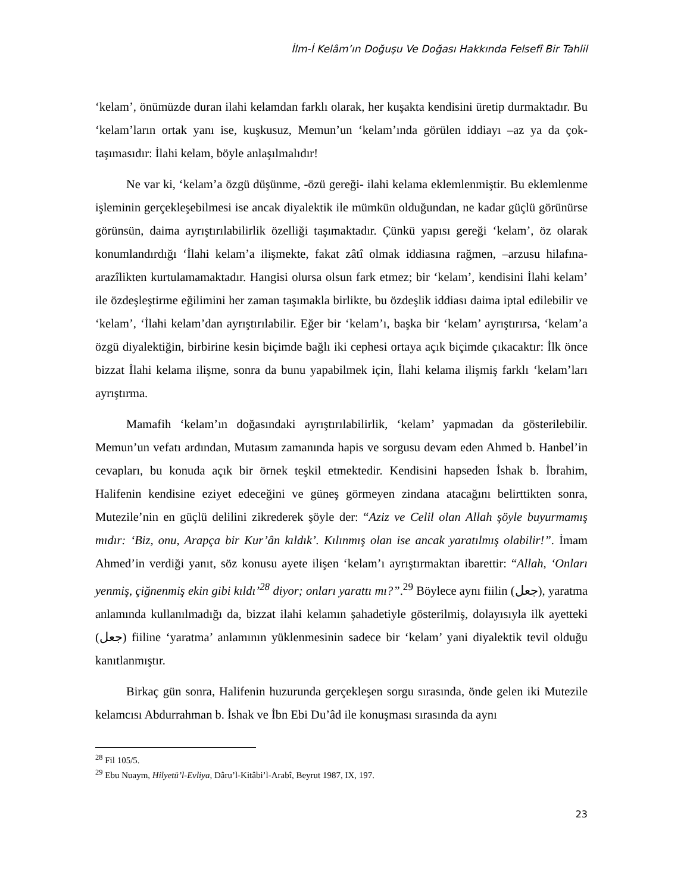İlm-İ Kelâm’ın Doğuşu Ve Doğası Hakkında Felsefî Bir Tahlil
‘kelam’, önümüzde duran ilahi kelamdan farklı olarak, her kuşakta kendisini üretip durmaktadır. Bu ‘kelam’ların ortak yanı ise, kuşkusuz, Memun’un ‘kelam’ında görülen iddiayı –az ya da çok- taşımasıdır: İlahi kelam, böyle anlaşılmalıdır!
Ne var ki, ‘kelam’a özgü düşünme, -özü gereği- ilahi kelama eklemlenmiştir. Bu eklemlenme işleminin gerçekleşebilmesi ise ancak diyalektik ile mümkün olduğundan, ne kadar güçlü görünürse görünsün, daima ayrıştırılabilirlik özelliği taşımaktadır. Çünkü yapısı gereği ‘kelam’, öz olarak konumlandırdığı ‘İlahi kelam’a ilişmekte, fakat zâtî olmak iddiasına rağmen, –arzusu hilafına- arazîlikten kurtulamamaktadır. Hangisi olursa olsun fark etmez; bir ‘kelam’, kendisini İlahi kelam’ ile özdeşleştirme eğilimini her zaman taşımakla birlikte, bu özdeşlik iddiası daima iptal edilebilir ve ‘kelam’, ‘İlahi kelam’dan ayrıştırılabilir. Eğer bir ‘kelam’ı, başka bir ‘kelam’ ayrıştırırsa, ‘kelam’a özgü diyalektiğin, birbirine kesin biçimde bağlı iki cephesi ortaya açık biçimde çıkacaktır: İlk önce bizzat İlahi kelama ilişme, sonra da bunu yapabilmek için, İlahi kelama ilişmiş farklı ‘kelam’ları ayrıştırma.
Mamafih ‘kelam’ın doğasındaki ayrıştırılabilirlik, ‘kelam’ yapmadan da gösterilebilir. Memun’un vefatı ardından, Mutasım zamanında hapis ve sorgusu devam eden Ahmed b. Hanbel’in cevapları, bu konuda açık bir örnek teşkil etmektedir. Kendisini hapseden İshak b. İbrahim, Halifenin kendisine eziyet edeceğini ve güneş görmeyen zindana atacağını belirttikten sonra, Mutezile’nin en güçlü delilini zikrederek şöyle der: “Aziz ve Celil olan Allah şöyle buyurmamış mıdır: ‘Biz, onu, Arapça bir Kur’ân kıldık’. Kılınmış olan ise ancak yaratılmış olabilir!”. İmam Ahmed’in verdiği yanıt, söz konusu ayete ilişen ‘kelam’ı ayrıştırmaktan ibarettir: “Allah, ‘Onları yenmiş, çiğnenmiş ekin gibi kıldı’<sup>28</sup> diyor; onları yarattı mı?”.<sup>29</sup> Böylece aynı fiilin (جعل), yaratma anlamında kullanılmadığı da, bizzat ilahi kelamın şahadetiyle gösterilmiş, dolayısıyla ilk ayetteki (جعل) fiiline ‘yaratma’ anlamının yüklenmesinin sadece bir ‘kelam’ yani diyalektik tevil olduğu kanıtlanmıştır.
Birkaç gün sonra, Halifenin huzurunda gerçekleşen sorgu sırasında, önde gelen iki Mutezile kelamcısı Abdurrahman b. İshak ve İbn Ebi Du’âd ile konuşması sırasında da aynı
<sup>28</sup> Fil 105/5.
<sup>29</sup> Ebu Nuaym, Hilyetü’l-Evliya, Dâru’l-Kitâbi’l-Arabî, Beyrut 1987, IX, 197.
23